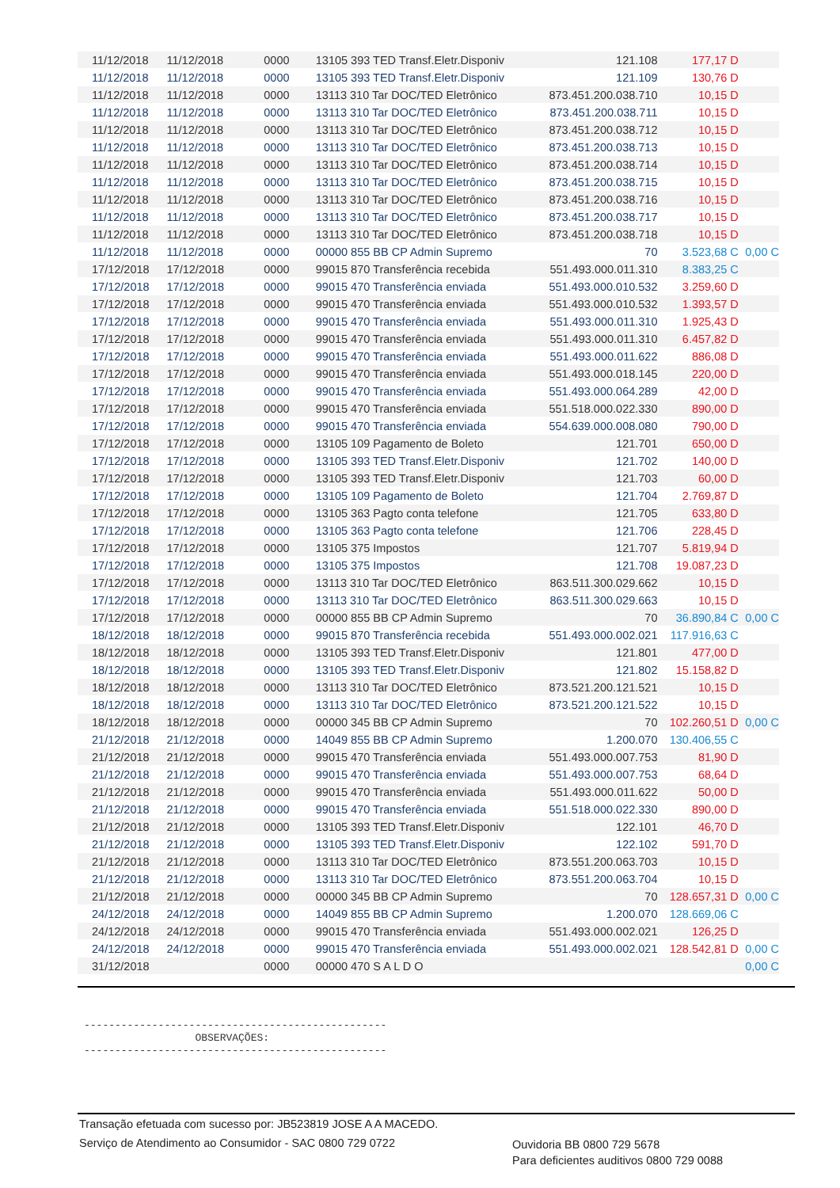| 11/12/2018 | 11/12/2018 | 0000 | 13105 393 TED Transf.Eletr.Disponiv | 121.108 | 177,17 D | |
| 11/12/2018 | 11/12/2018 | 0000 | 13105 393 TED Transf.Eletr.Disponiv | 121.109 | 130,76 D | |
| 11/12/2018 | 11/12/2018 | 0000 | 13113 310 Tar DOC/TED Eletrônico | 873.451.200.038.710 | 10,15 D | |
| 11/12/2018 | 11/12/2018 | 0000 | 13113 310 Tar DOC/TED Eletrônico | 873.451.200.038.711 | 10,15 D | |
| 11/12/2018 | 11/12/2018 | 0000 | 13113 310 Tar DOC/TED Eletrônico | 873.451.200.038.712 | 10,15 D | |
| 11/12/2018 | 11/12/2018 | 0000 | 13113 310 Tar DOC/TED Eletrônico | 873.451.200.038.713 | 10,15 D | |
| 11/12/2018 | 11/12/2018 | 0000 | 13113 310 Tar DOC/TED Eletrônico | 873.451.200.038.714 | 10,15 D | |
| 11/12/2018 | 11/12/2018 | 0000 | 13113 310 Tar DOC/TED Eletrônico | 873.451.200.038.715 | 10,15 D | |
| 11/12/2018 | 11/12/2018 | 0000 | 13113 310 Tar DOC/TED Eletrônico | 873.451.200.038.716 | 10,15 D | |
| 11/12/2018 | 11/12/2018 | 0000 | 13113 310 Tar DOC/TED Eletrônico | 873.451.200.038.717 | 10,15 D | |
| 11/12/2018 | 11/12/2018 | 0000 | 13113 310 Tar DOC/TED Eletrônico | 873.451.200.038.718 | 10,15 D | |
| 11/12/2018 | 11/12/2018 | 0000 | 00000 855 BB CP Admin Supremo | 70 | 3.523,68 C | 0,00 C |
| 17/12/2018 | 17/12/2018 | 0000 | 99015 870 Transferência recebida | 551.493.000.011.310 | 8.383,25 C | |
| 17/12/2018 | 17/12/2018 | 0000 | 99015 470 Transferência enviada | 551.493.000.010.532 | 3.259,60 D | |
| 17/12/2018 | 17/12/2018 | 0000 | 99015 470 Transferência enviada | 551.493.000.010.532 | 1.393,57 D | |
| 17/12/2018 | 17/12/2018 | 0000 | 99015 470 Transferência enviada | 551.493.000.011.310 | 1.925,43 D | |
| 17/12/2018 | 17/12/2018 | 0000 | 99015 470 Transferência enviada | 551.493.000.011.310 | 6.457,82 D | |
| 17/12/2018 | 17/12/2018 | 0000 | 99015 470 Transferência enviada | 551.493.000.011.622 | 886,08 D | |
| 17/12/2018 | 17/12/2018 | 0000 | 99015 470 Transferência enviada | 551.493.000.018.145 | 220,00 D | |
| 17/12/2018 | 17/12/2018 | 0000 | 99015 470 Transferência enviada | 551.493.000.064.289 | 42,00 D | |
| 17/12/2018 | 17/12/2018 | 0000 | 99015 470 Transferência enviada | 551.518.000.022.330 | 890,00 D | |
| 17/12/2018 | 17/12/2018 | 0000 | 99015 470 Transferência enviada | 554.639.000.008.080 | 790,00 D | |
| 17/12/2018 | 17/12/2018 | 0000 | 13105 109 Pagamento de Boleto | 121.701 | 650,00 D | |
| 17/12/2018 | 17/12/2018 | 0000 | 13105 393 TED Transf.Eletr.Disponiv | 121.702 | 140,00 D | |
| 17/12/2018 | 17/12/2018 | 0000 | 13105 393 TED Transf.Eletr.Disponiv | 121.703 | 60,00 D | |
| 17/12/2018 | 17/12/2018 | 0000 | 13105 109 Pagamento de Boleto | 121.704 | 2.769,87 D | |
| 17/12/2018 | 17/12/2018 | 0000 | 13105 363 Pagto conta telefone | 121.705 | 633,80 D | |
| 17/12/2018 | 17/12/2018 | 0000 | 13105 363 Pagto conta telefone | 121.706 | 228,45 D | |
| 17/12/2018 | 17/12/2018 | 0000 | 13105 375 Impostos | 121.707 | 5.819,94 D | |
| 17/12/2018 | 17/12/2018 | 0000 | 13105 375 Impostos | 121.708 | 19.087,23 D | |
| 17/12/2018 | 17/12/2018 | 0000 | 13113 310 Tar DOC/TED Eletrônico | 863.511.300.029.662 | 10,15 D | |
| 17/12/2018 | 17/12/2018 | 0000 | 13113 310 Tar DOC/TED Eletrônico | 863.511.300.029.663 | 10,15 D | |
| 17/12/2018 | 17/12/2018 | 0000 | 00000 855 BB CP Admin Supremo | 70 | 36.890,84 C | 0,00 C |
| 18/12/2018 | 18/12/2018 | 0000 | 99015 870 Transferência recebida | 551.493.000.002.021 | 117.916,63 C | |
| 18/12/2018 | 18/12/2018 | 0000 | 13105 393 TED Transf.Eletr.Disponiv | 121.801 | 477,00 D | |
| 18/12/2018 | 18/12/2018 | 0000 | 13105 393 TED Transf.Eletr.Disponiv | 121.802 | 15.158,82 D | |
| 18/12/2018 | 18/12/2018 | 0000 | 13113 310 Tar DOC/TED Eletrônico | 873.521.200.121.521 | 10,15 D | |
| 18/12/2018 | 18/12/2018 | 0000 | 13113 310 Tar DOC/TED Eletrônico | 873.521.200.121.522 | 10,15 D | |
| 18/12/2018 | 18/12/2018 | 0000 | 00000 345 BB CP Admin Supremo | 70 | 102.260,51 D | 0,00 C |
| 21/12/2018 | 21/12/2018 | 0000 | 14049 855 BB CP Admin Supremo | 1.200.070 | 130.406,55 C | |
| 21/12/2018 | 21/12/2018 | 0000 | 99015 470 Transferência enviada | 551.493.000.007.753 | 81,90 D | |
| 21/12/2018 | 21/12/2018 | 0000 | 99015 470 Transferência enviada | 551.493.000.007.753 | 68,64 D | |
| 21/12/2018 | 21/12/2018 | 0000 | 99015 470 Transferência enviada | 551.493.000.011.622 | 50,00 D | |
| 21/12/2018 | 21/12/2018 | 0000 | 99015 470 Transferência enviada | 551.518.000.022.330 | 890,00 D | |
| 21/12/2018 | 21/12/2018 | 0000 | 13105 393 TED Transf.Eletr.Disponiv | 122.101 | 46,70 D | |
| 21/12/2018 | 21/12/2018 | 0000 | 13105 393 TED Transf.Eletr.Disponiv | 122.102 | 591,70 D | |
| 21/12/2018 | 21/12/2018 | 0000 | 13113 310 Tar DOC/TED Eletrônico | 873.551.200.063.703 | 10,15 D | |
| 21/12/2018 | 21/12/2018 | 0000 | 13113 310 Tar DOC/TED Eletrônico | 873.551.200.063.704 | 10,15 D | |
| 21/12/2018 | 21/12/2018 | 0000 | 00000 345 BB CP Admin Supremo | 70 | 128.657,31 D | 0,00 C |
| 24/12/2018 | 24/12/2018 | 0000 | 14049 855 BB CP Admin Supremo | 1.200.070 | 128.669,06 C | |
| 24/12/2018 | 24/12/2018 | 0000 | 99015 470 Transferência enviada | 551.493.000.002.021 | 126,25 D | |
| 24/12/2018 | 24/12/2018 | 0000 | 99015 470 Transferência enviada | 551.493.000.002.021 | 128.542,81 D | 0,00 C |
| 31/12/2018 | | 0000 | 00000 470 S A L D O | | | 0,00 C |
------------------------------------------------- OBSERVAÇÕES: -------------------------------------------------
Transação efetuada com sucesso por: JB523819 JOSE A A MACEDO.
Serviço de Atendimento ao Consumidor - SAC 0800 729 0722
Ouvidoria BB 0800 729 5678
Para deficientes auditivos 0800 729 0088